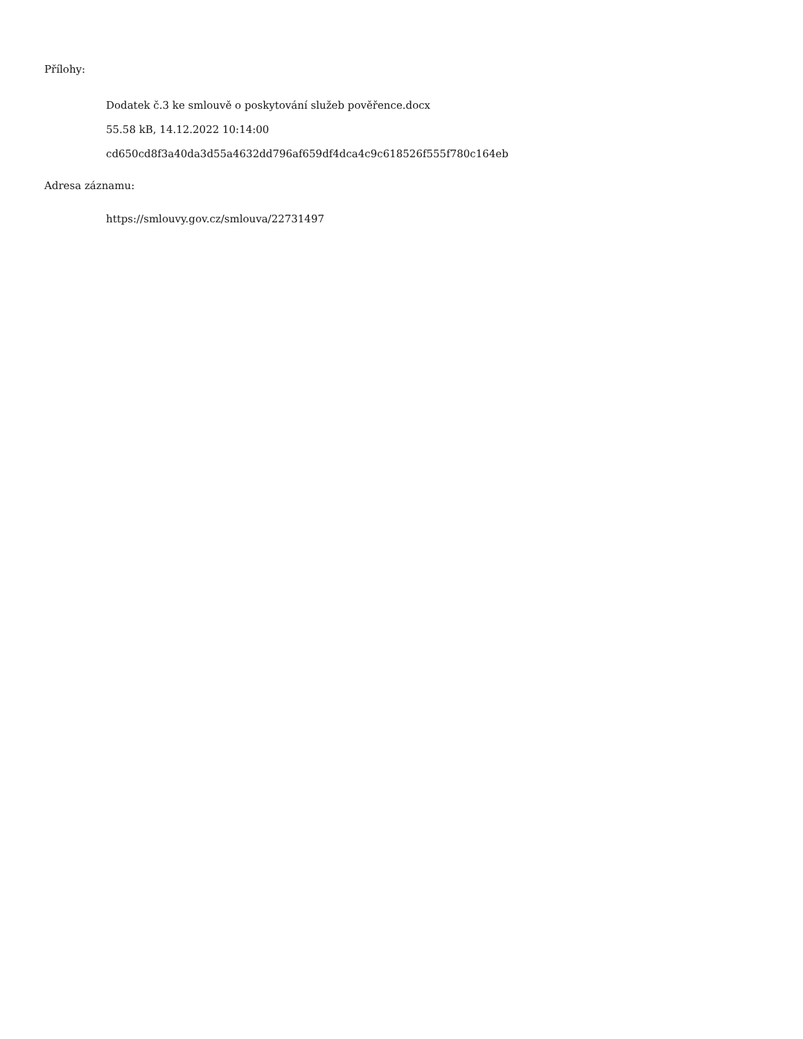Přílohy:
Dodatek č.3 ke smlouvě o poskytování služeb pověřence.docx
55.58 kB, 14.12.2022 10:14:00
cd650cd8f3a40da3d55a4632dd796af659df4dca4c9c618526f555f780c164eb
Adresa záznamu:
https://smlouvy.gov.cz/smlouva/22731497